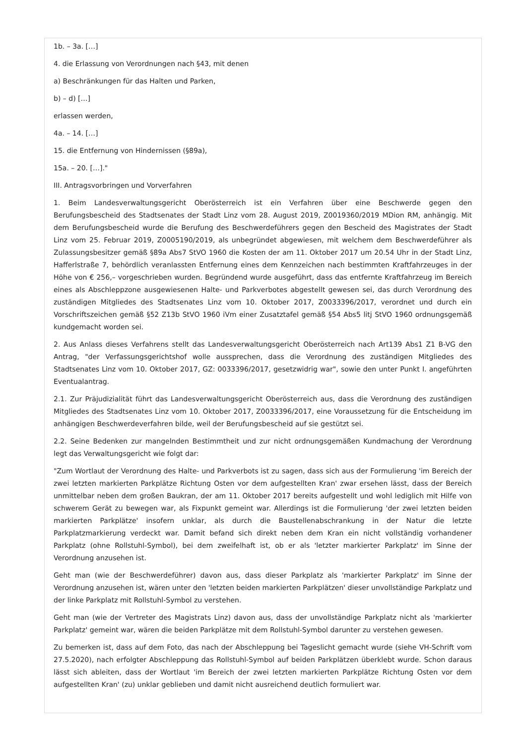1b. – 3a. […]
4. die Erlassung von Verordnungen nach §43, mit denen
a) Beschränkungen für das Halten und Parken,
b) – d) […]
erlassen werden,
4a. – 14. […]
15. die Entfernung von Hindernissen (§89a),
15a. – 20. […]."
III. Antragsvorbringen und Vorverfahren
1. Beim Landesverwaltungsgericht Oberösterreich ist ein Verfahren über eine Beschwerde gegen den Berufungsbescheid des Stadtsenates der Stadt Linz vom 28. August 2019, Z0019360/2019 MDion RM, anhängig. Mit dem Berufungsbescheid wurde die Berufung des Beschwerdeführers gegen den Bescheid des Magistrates der Stadt Linz vom 25. Februar 2019, Z0005190/2019, als unbegründet abgewiesen, mit welchem dem Beschwerdeführer als Zulassungsbesitzer gemäß §89a Abs7 StVO 1960 die Kosten der am 11. Oktober 2017 um 20.54 Uhr in der Stadt Linz, Hafferlstraße 7, behördlich veranlassten Entfernung eines dem Kennzeichen nach bestimmten Kraftfahrzeuges in der Höhe von € 256,– vorgeschrieben wurden. Begründend wurde ausgeführt, dass das entfernte Kraftfahrzeug im Bereich eines als Abschleppzone ausgewiesenen Halte- und Parkverbotes abgestellt gewesen sei, das durch Verordnung des zuständigen Mitgliedes des Stadtsenates Linz vom 10. Oktober 2017, Z0033396/2017, verordnet und durch ein Vorschriftszeichen gemäß §52 Z13b StVO 1960 iVm einer Zusatztafel gemäß §54 Abs5 litj StVO 1960 ordnungsgemäß kundgemacht worden sei.
2. Aus Anlass dieses Verfahrens stellt das Landesverwaltungsgericht Oberösterreich nach Art139 Abs1 Z1 B-VG den Antrag, "der Verfassungsgerichtshof wolle aussprechen, dass die Verordnung des zuständigen Mitgliedes des Stadtsenates Linz vom 10. Oktober 2017, GZ: 0033396/2017, gesetzwidrig war", sowie den unter Punkt I. angeführten Eventualantrag.
2.1. Zur Präjudizialität führt das Landesverwaltungsgericht Oberösterreich aus, dass die Verordnung des zuständigen Mitgliedes des Stadtsenates Linz vom 10. Oktober 2017, Z0033396/2017, eine Voraussetzung für die Entscheidung im anhängigen Beschwerdeverfahren bilde, weil der Berufungsbescheid auf sie gestützt sei.
2.2. Seine Bedenken zur mangelnden Bestimmtheit und zur nicht ordnungsgemäßen Kundmachung der Verordnung legt das Verwaltungsgericht wie folgt dar:
"Zum Wortlaut der Verordnung des Halte- und Parkverbots ist zu sagen, dass sich aus der Formulierung 'im Bereich der zwei letzten markierten Parkplätze Richtung Osten vor dem aufgestellten Kran' zwar ersehen lässt, dass der Bereich unmittelbar neben dem großen Baukran, der am 11. Oktober 2017 bereits aufgestellt und wohl lediglich mit Hilfe von schwerem Gerät zu bewegen war, als Fixpunkt gemeint war. Allerdings ist die Formulierung 'der zwei letzten beiden markierten Parkplätze' insofern unklar, als durch die Baustellenabschrankung in der Natur die letzte Parkplatzmarkierung verdeckt war. Damit befand sich direkt neben dem Kran ein nicht vollständig vorhandener Parkplatz (ohne Rollstuhl-Symbol), bei dem zweifelhaft ist, ob er als 'letzter markierter Parkplatz' im Sinne der Verordnung anzusehen ist.
Geht man (wie der Beschwerdeführer) davon aus, dass dieser Parkplatz als 'markierter Parkplatz' im Sinne der Verordnung anzusehen ist, wären unter den 'letzten beiden markierten Parkplätzen' dieser unvollständige Parkplatz und der linke Parkplatz mit Rollstuhl-Symbol zu verstehen.
Geht man (wie der Vertreter des Magistrats Linz) davon aus, dass der unvollständige Parkplatz nicht als 'markierter Parkplatz' gemeint war, wären die beiden Parkplätze mit dem Rollstuhl-Symbol darunter zu verstehen gewesen.
Zu bemerken ist, dass auf dem Foto, das nach der Abschleppung bei Tageslicht gemacht wurde (siehe VH-Schrift vom 27.5.2020), nach erfolgter Abschleppung das Rollstuhl-Symbol auf beiden Parkplätzen überklebt wurde. Schon daraus lässt sich ableiten, dass der Wortlaut 'im Bereich der zwei letzten markierten Parkplätze Richtung Osten vor dem aufgestellten Kran' (zu) unklar geblieben und damit nicht ausreichend deutlich formuliert war.